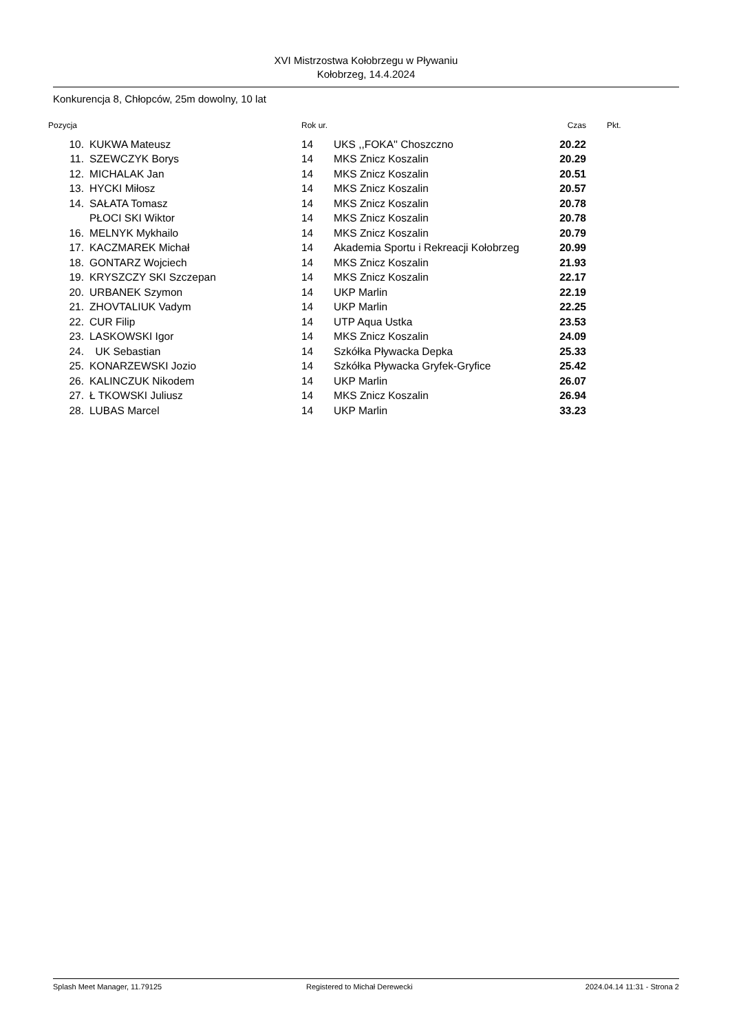XVI Mistrzostwa Kołobrzegu w Pływaniu
Kołobrzeg, 14.4.2024
Konkurencja 8, Chłopców, 25m dowolny, 10 lat
| Pozycja | | Rok ur. | | Czas | Pkt. |
| --- | --- | --- | --- | --- | --- |
| 10. | KUKWA Mateusz | 14 | UKS ,,FOKA'' Choszczno | 20.22 | |
| 11. | SZEWCZYK Borys | 14 | MKS Znicz Koszalin | 20.29 | |
| 12. | MICHALAK Jan | 14 | MKS Znicz Koszalin | 20.51 | |
| 13. | HYCKI Miłosz | 14 | MKS Znicz Koszalin | 20.57 | |
| 14. | SAŁATA Tomasz | 14 | MKS Znicz Koszalin | 20.78 | |
| | PŁOCI SKI Wiktor | 14 | MKS Znicz Koszalin | 20.78 | |
| 16. | MELNYK Mykhailo | 14 | MKS Znicz Koszalin | 20.79 | |
| 17. | KACZMAREK Michał | 14 | Akademia Sportu i Rekreacji Kołobrzeg | 20.99 | |
| 18. | GONTARZ Wojciech | 14 | MKS Znicz Koszalin | 21.93 | |
| 19. | KRYSZCZY SKI Szczepan | 14 | MKS Znicz Koszalin | 22.17 | |
| 20. | URBANEK Szymon | 14 | UKP Marlin | 22.19 | |
| 21. | ZHOVTALIUK Vadym | 14 | UKP Marlin | 22.25 | |
| 22. | CUR Filip | 14 | UTP Aqua Ustka | 23.53 | |
| 23. | LASKOWSKI Igor | 14 | MKS Znicz Koszalin | 24.09 | |
| 24. | UK Sebastian | 14 | Szkółka Pływacka Depka | 25.33 | |
| 25. | KONARZEWSKI Jozio | 14 | Szkółka Pływacka Gryfek-Gryfice | 25.42 | |
| 26. | KALINCZUK Nikodem | 14 | UKP Marlin | 26.07 | |
| 27. | Ł TKOWSKI Juliusz | 14 | MKS Znicz Koszalin | 26.94 | |
| 28. | LUBAS Marcel | 14 | UKP Marlin | 33.23 | |
Splash Meet Manager, 11.79125 Registered to Michał Derewecki 2024.04.14 11:31 - Strona 2